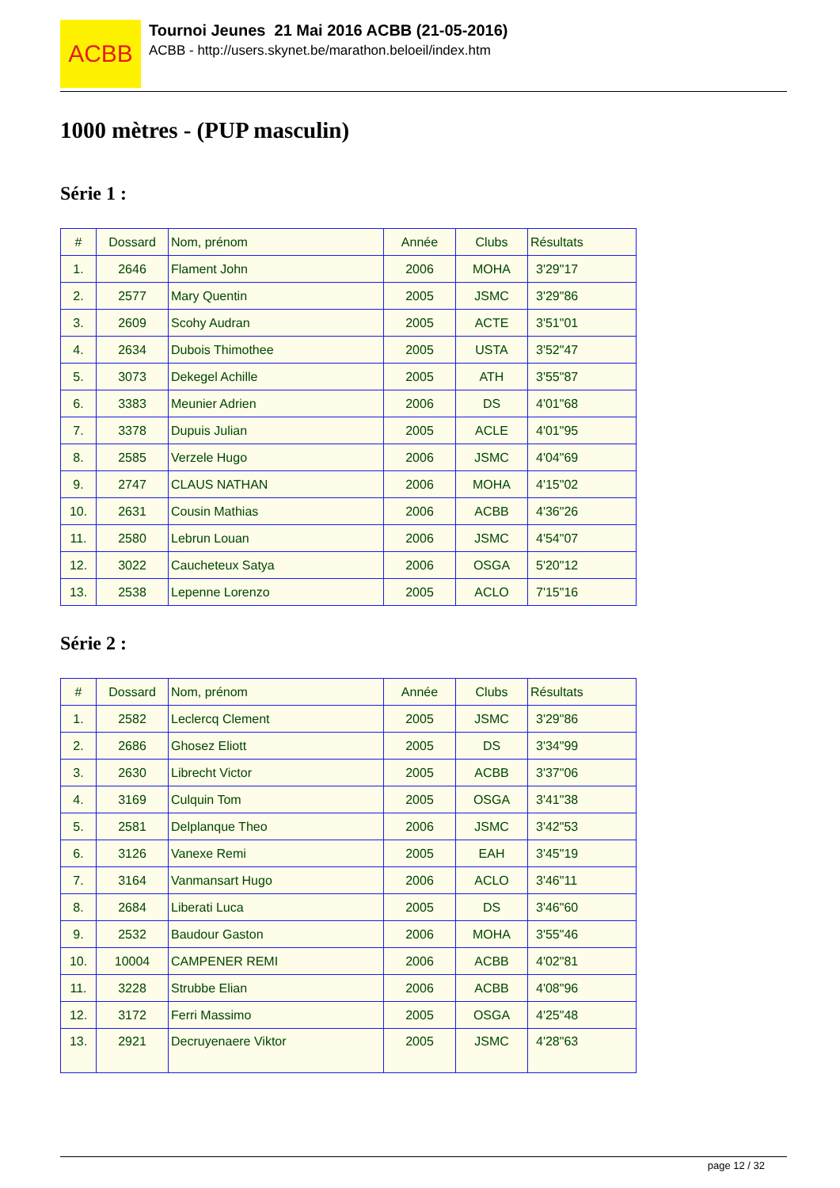ACBB
Tournoi Jeunes 21 Mai 2016 ACBB (21-05-2016)
ACBB - http://users.skynet.be/marathon.beloeil/index.htm
1000 mètres - (PUP masculin)
Série 1 :
| # | Dossard | Nom, prénom | Année | Clubs | Résultats |
| --- | --- | --- | --- | --- | --- |
| 1. | 2646 | Flament John | 2006 | MOHA | 3'29"17 |
| 2. | 2577 | Mary Quentin | 2005 | JSMC | 3'29"86 |
| 3. | 2609 | Scohy Audran | 2005 | ACTE | 3'51"01 |
| 4. | 2634 | Dubois Thimothee | 2005 | USTA | 3'52"47 |
| 5. | 3073 | Dekegel Achille | 2005 | ATH | 3'55"87 |
| 6. | 3383 | Meunier Adrien | 2006 | DS | 4'01"68 |
| 7. | 3378 | Dupuis Julian | 2005 | ACLE | 4'01"95 |
| 8. | 2585 | Verzele Hugo | 2006 | JSMC | 4'04"69 |
| 9. | 2747 | CLAUS NATHAN | 2006 | MOHA | 4'15"02 |
| 10. | 2631 | Cousin Mathias | 2006 | ACBB | 4'36"26 |
| 11. | 2580 | Lebrun Louan | 2006 | JSMC | 4'54"07 |
| 12. | 3022 | Caucheteux Satya | 2006 | OSGA | 5'20"12 |
| 13. | 2538 | Lepenne Lorenzo | 2005 | ACLO | 7'15"16 |
Série 2 :
| # | Dossard | Nom, prénom | Année | Clubs | Résultats |
| --- | --- | --- | --- | --- | --- |
| 1. | 2582 | Leclercq Clement | 2005 | JSMC | 3'29"86 |
| 2. | 2686 | Ghosez Eliott | 2005 | DS | 3'34"99 |
| 3. | 2630 | Librecht Victor | 2005 | ACBB | 3'37"06 |
| 4. | 3169 | Culquin Tom | 2005 | OSGA | 3'41"38 |
| 5. | 2581 | Delplanque Theo | 2006 | JSMC | 3'42"53 |
| 6. | 3126 | Vanexe Remi | 2005 | EAH | 3'45"19 |
| 7. | 3164 | Vanmansart Hugo | 2006 | ACLO | 3'46"11 |
| 8. | 2684 | Liberati Luca | 2005 | DS | 3'46"60 |
| 9. | 2532 | Baudour Gaston | 2006 | MOHA | 3'55"46 |
| 10. | 10004 | CAMPENER REMI | 2006 | ACBB | 4'02"81 |
| 11. | 3228 | Strubbe Elian | 2006 | ACBB | 4'08"96 |
| 12. | 3172 | Ferri Massimo | 2005 | OSGA | 4'25"48 |
| 13. | 2921 | Decruyenaere Viktor | 2005 | JSMC | 4'28"63 |
page 12 / 32